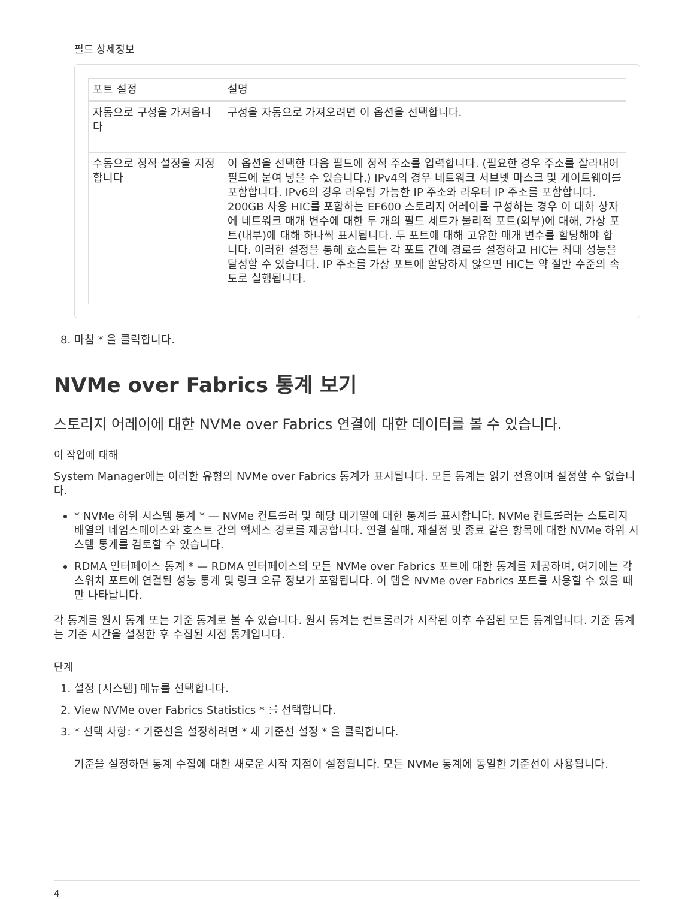필드 상세정보
| 포트 설정 | 설명 |
| --- | --- |
| 자동으로 구성을 가져옵니다 | 구성을 자동으로 가져오려면 이 옵션을 선택합니다. |
| 수동으로 정적 설정을 지정합니다 | 이 옵션을 선택한 다음 필드에 정적 주소를 입력합니다. (필요한 경우 주소를 잘라내어 필드에 붙여 넣을 수 있습니다.) IPv4의 경우 네트워크 서브넷 마스크 및 게이트웨이를 포함합니다. IPv6의 경우 라우팅 가능한 IP 주소와 라우터 IP 주소를 포함합니다. 200GB 사용 HIC를 포함하는 EF600 스토리지 어레이를 구성하는 경우 이 대화 상자에 네트워크 매개 변수에 대한 두 개의 필드 세트가 물리적 포트(외부)에 대해, 가상 포트(내부)에 대해 하나씩 표시됩니다. 두 포트에 대해 고유한 매개 변수를 할당해야 합니다. 이러한 설정을 통해 호스트는 각 포트 간에 경로를 설정하고 HIC는 최대 성능을 달성할 수 있습니다. IP 주소를 가상 포트에 할당하지 않으면 HIC는 약 절반 수준의 속도로 실행됩니다. |
8. 마침 * 을 클릭합니다.
NVMe over Fabrics 통계 보기
스토리지 어레이에 대한 NVMe over Fabrics 연결에 대한 데이터를 볼 수 있습니다.
이 작업에 대해
System Manager에는 이러한 유형의 NVMe over Fabrics 통계가 표시됩니다. 모든 통계는 읽기 전용이며 설정할 수 없습니다.
* NVMe 하위 시스템 통계 * — NVMe 컨트롤러 및 해당 대기열에 대한 통계를 표시합니다. NVMe 컨트롤러는 스토리지 배열의 네임스페이스와 호스트 간의 액세스 경로를 제공합니다. 연결 실패, 재설정 및 종료 같은 항목에 대한 NVMe 하위 시스템 통계를 검토할 수 있습니다.
RDMA 인터페이스 통계 * — RDMA 인터페이스의 모든 NVMe over Fabrics 포트에 대한 통계를 제공하며, 여기에는 각 스위치 포트에 연결된 성능 통계 및 링크 오류 정보가 포함됩니다. 이 탭은 NVMe over Fabrics 포트를 사용할 수 있을 때만 나타납니다.
각 통계를 원시 통계 또는 기준 통계로 볼 수 있습니다. 원시 통계는 컨트롤러가 시작된 이후 수집된 모든 통계입니다. 기준 통계는 기준 시간을 설정한 후 수집된 시점 통계입니다.
단계
1. 설정 [시스템] 메뉴를 선택합니다.
2. View NVMe over Fabrics Statistics * 를 선택합니다.
3. * 선택 사항: * 기준선을 설정하려면 * 새 기준선 설정 * 을 클릭합니다.
기준을 설정하면 통계 수집에 대한 새로운 시작 지점이 설정됩니다. 모든 NVMe 통계에 동일한 기준선이 사용됩니다.
4